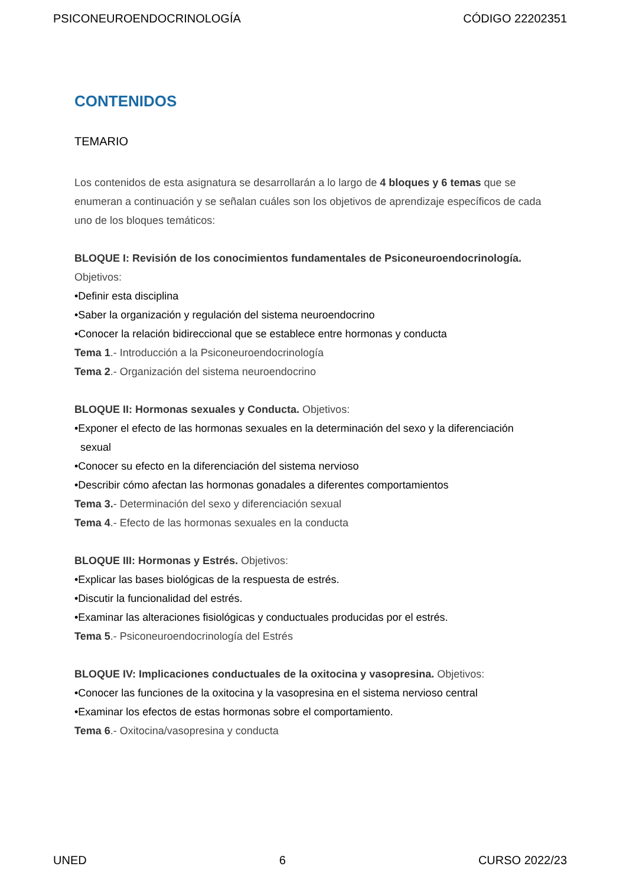PSICONEUROENDOCRINOLOGÍA CÓDIGO 22202351
CONTENIDOS
TEMARIO
Los contenidos de esta asignatura se desarrollarán a lo largo de 4 bloques y 6 temas que se enumeran a continuación y se señalan cuáles son los objetivos de aprendizaje específicos de cada uno de los bloques temáticos:
BLOQUE I: Revisión de los conocimientos fundamentales de Psiconeuroendocrinología. Objetivos:
•Definir esta disciplina
•Saber la organización y regulación del sistema neuroendocrino
•Conocer la relación bidireccional que se establece entre hormonas y conducta
Tema 1.- Introducción a la Psiconeuroendocrinología
Tema 2.- Organización del sistema neuroendocrino
BLOQUE II: Hormonas sexuales y Conducta. Objetivos:
•Exponer el efecto de las hormonas sexuales en la determinación del sexo y la diferenciación
sexual
•Conocer su efecto en la diferenciación del sistema nervioso
•Describir cómo afectan las hormonas gonadales a diferentes comportamientos
Tema 3.- Determinación del sexo y diferenciación sexual
Tema 4.- Efecto de las hormonas sexuales en la conducta
BLOQUE III: Hormonas y Estrés. Objetivos:
•Explicar las bases biológicas de la respuesta de estrés.
•Discutir la funcionalidad del estrés.
•Examinar las alteraciones fisiológicas y conductuales producidas por el estrés.
Tema 5.- Psiconeuroendocrinología del Estrés
BLOQUE IV: Implicaciones conductuales de la oxitocina y vasopresina. Objetivos:
•Conocer las funciones de la oxitocina y la vasopresina en el sistema nervioso central
•Examinar los efectos de estas hormonas sobre el comportamiento.
Tema 6.- Oxitocina/vasopresina y conducta
UNED 6 CURSO 2022/23